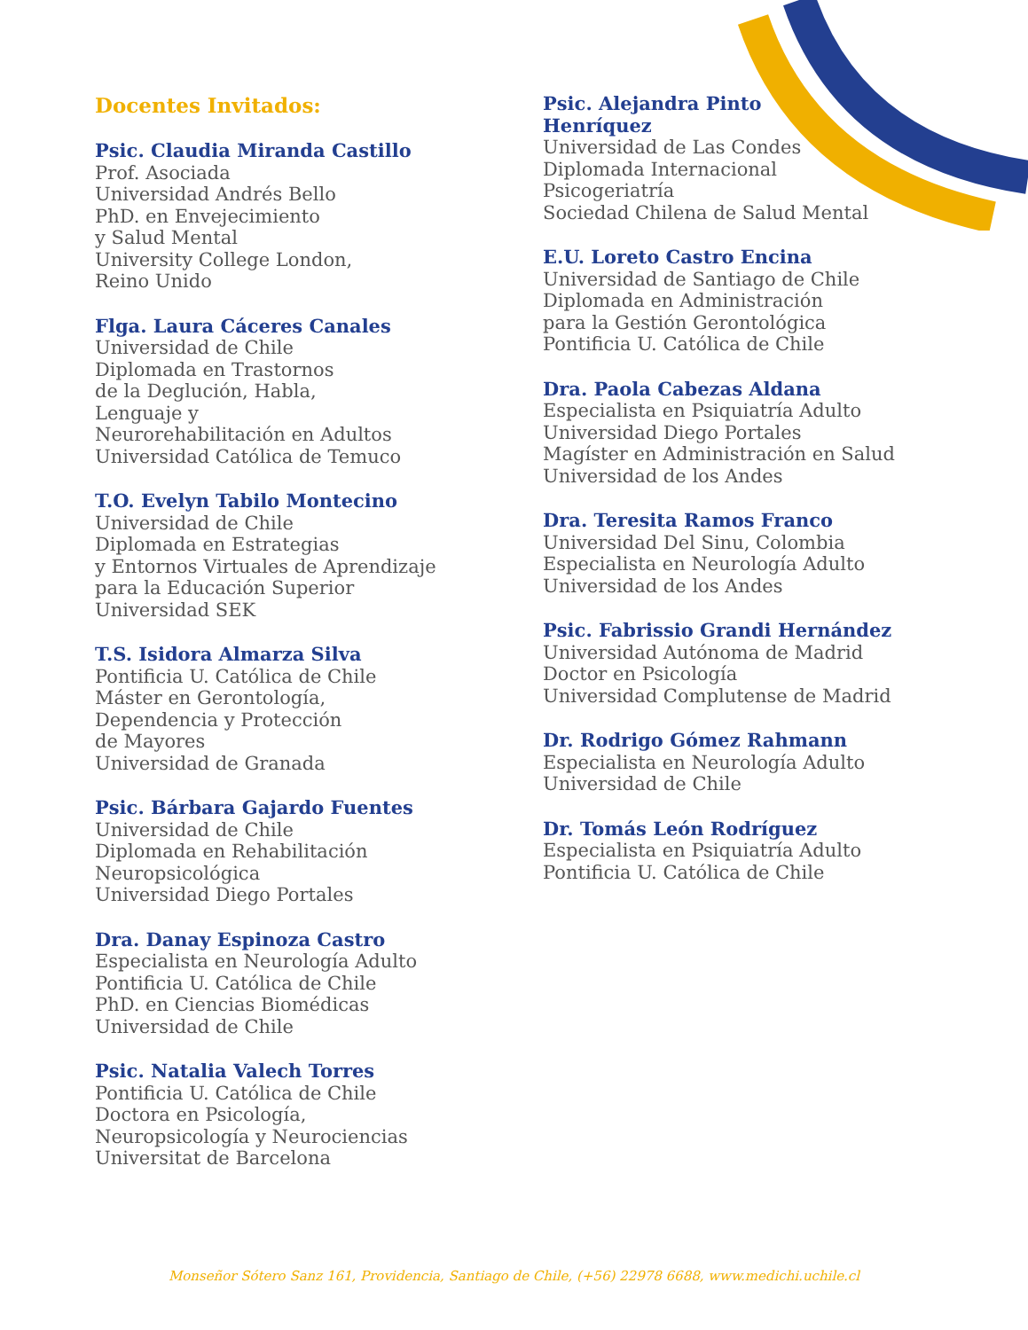Docentes Invitados:
Psic. Claudia Miranda Castillo
Prof. Asociada
Universidad Andrés Bello
PhD. en Envejecimiento
y Salud Mental
University College London,
Reino Unido
Flga. Laura Cáceres Canales
Universidad de Chile
Diplomada en Trastornos
de la Deglución, Habla,
Lenguaje y
Neurorehabilitación en Adultos
Universidad Católica de Temuco
T.O. Evelyn Tabilo Montecino
Universidad de Chile
Diplomada en Estrategias
y Entornos Virtuales de Aprendizaje
para la Educación Superior
Universidad SEK
T.S. Isidora Almarza Silva
Pontificia U. Católica de Chile
Máster en Gerontología,
Dependencia y Protección
de Mayores
Universidad de Granada
Psic. Bárbara Gajardo Fuentes
Universidad de Chile
Diplomada en Rehabilitación
Neuropsicológica
Universidad Diego Portales
Dra. Danay Espinoza Castro
Especialista en Neurología Adulto
Pontificia U. Católica de Chile
PhD. en Ciencias Biomédicas
Universidad de Chile
Psic. Natalia Valech Torres
Pontificia U. Católica de Chile
Doctora en Psicología,
Neuropsicología y Neurociencias
Universitat de Barcelona
Psic. Alejandra Pinto
Henríquez
Universidad de Las Condes
Diplomada Internacional
Psicogeriatría
Sociedad Chilena de Salud Mental
E.U. Loreto Castro Encina
Universidad de Santiago de Chile
Diplomada en Administración
para la Gestión Gerontológica
Pontificia U. Católica de Chile
Dra. Paola Cabezas Aldana
Especialista en Psiquiatría Adulto
Universidad Diego Portales
Magíster en Administración en Salud
Universidad de los Andes
Dra. Teresita Ramos Franco
Universidad Del Sinu, Colombia
Especialista en Neurología Adulto
Universidad de los Andes
Psic. Fabrissio Grandi Hernández
Universidad Autónoma de Madrid
Doctor en Psicología
Universidad Complutense de Madrid
Dr. Rodrigo Gómez Rahmann
Especialista en Neurología Adulto
Universidad de Chile
Dr. Tomás León Rodríguez
Especialista en Psiquiatría Adulto
Pontificia U. Católica de Chile
Monseñor Sótero Sanz 161, Providencia, Santiago de Chile, (+56) 22978 6688, www.medichi.uchile.cl